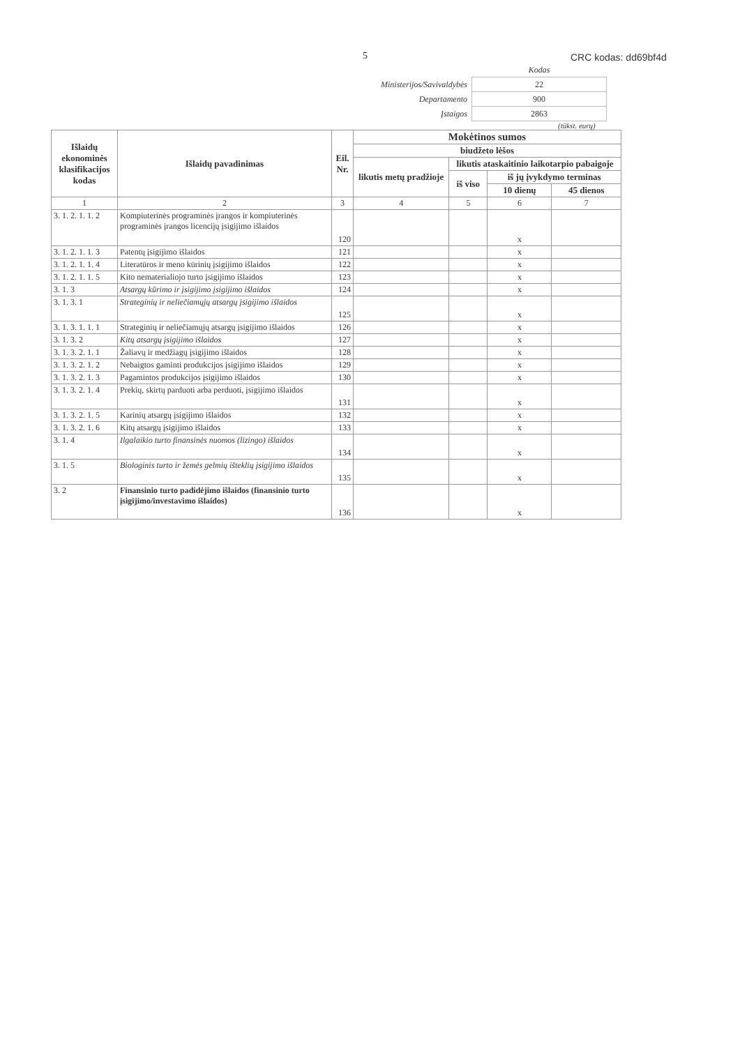5 CRC kodas: dd69bf4d
| | Kodas |
| Ministerijos/Savivaldybės | 22 |
| Departamento | 900 |
| Įstaigos | 2863 |
(tūkst. eurų)
| Išlaidų ekonominės klasifikacijos kodas | Išlaidų pavadinimas | Eil. Nr. | Mokėtinos sumos | | | |
| --- | --- | --- | --- | --- | --- | --- |
| | | | biudžeto lėšos | | | |
| | | | likutis metų pradžioje | likutis ataskaitinio laikotarpio pabaigoje | | |
| | | | | iš viso | iš jų įvykdymo terminas | |
| | | | | | 10 dienų | 45 dienos |
| 1 | 2 | 3 | 4 | 5 | 6 | 7 |
| 3. 1. 2. 1. 1. 2 | Kompiuterinės programinės įrangos ir kompiuterinės programinės įrangos licencijų įsigijimo išlaidos | 120 | | | x | |
| 3. 1. 2. 1. 1. 3 | Patentų įsigijimo išlaidos | 121 | | | x | |
| 3. 1. 2. 1. 1. 4 | Literatūros ir meno kūrinių įsigijimo išlaidos | 122 | | | x | |
| 3. 1. 2. 1. 1. 5 | Kito nematerialiojo turto įsigijimo išlaidos | 123 | | | x | |
| 3. 1. 3 | Atsargų kūrimo ir įsigijimo įsigijimo išlaidos | 124 | | | x | |
| 3. 1. 3. 1 | Strateginių ir neliečiamųjų atsargų įsigijimo išlaidos | 125 | | | x | |
| 3. 1. 3. 1. 1. 1 | Strateginių ir neliečiamųjų atsargų įsigijimo išlaidos | 126 | | | x | |
| 3. 1. 3. 2 | Kitų atsargų įsigijimo išlaidos | 127 | | | x | |
| 3. 1. 3. 2. 1. 1 | Žaliavų ir medžiagų įsigijimo išlaidos | 128 | | | x | |
| 3. 1. 3. 2. 1. 2 | Nebaigtos gaminti produkcijos įsigijimo išlaidos | 129 | | | x | |
| 3. 1. 3. 2. 1. 3 | Pagamintos produkcijos įsigijimo išlaidos | 130 | | | x | |
| 3. 1. 3. 2. 1. 4 | Prekių, skirtų parduoti arba perduoti, įsigijimo išlaidos | 131 | | | x | |
| 3. 1. 3. 2. 1. 5 | Karinių atsargų įsigijimo išlaidos | 132 | | | x | |
| 3. 1. 3. 2. 1. 6 | Kitų atsargų įsigijimo išlaidos | 133 | | | x | |
| 3. 1. 4 | Ilgalaikio turto finansinės nuomos (lizingo) išlaidos | 134 | | | x | |
| 3. 1. 5 | Biologinis turto ir žemės gelmių išteklių įsigijimo išlaidos | 135 | | | x | |
| 3. 2 | Finansinio turto padidėjimo išlaidos (finansinio turto įsigijimo/investavimo išlaidos) | 136 | | | x | |